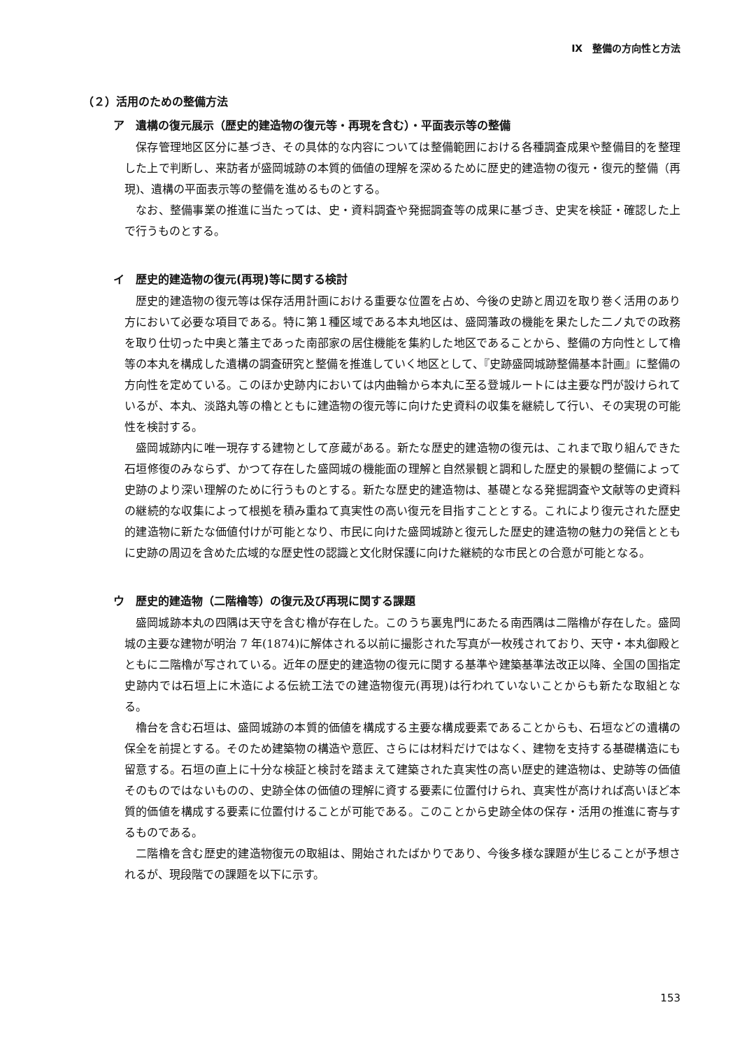Ⅸ　整備の方向性と方法
（２）活用のための整備方法
ア　遺構の復元展示（歴史的建造物の復元等・再現を含む）・平面表示等の整備
保存管理地区区分に基づき、その具体的な内容については整備範囲における各種調査成果や整備目的を整理した上で判断し、来訪者が盛岡城跡の本質的価値の理解を深めるために歴史的建造物の復元・復元的整備（再現)、遺構の平面表示等の整備を進めるものとする。
なお、整備事業の推進に当たっては、史・資料調査や発掘調査等の成果に基づき、史実を検証・確認した上で行うものとする。
イ　歴史的建造物の復元(再現)等に関する検討
歴史的建造物の復元等は保存活用計画における重要な位置を占め、今後の史跡と周辺を取り巻く活用のあり方において必要な項目である。特に第１種区域である本丸地区は、盛岡藩政の機能を果たした二ノ丸での政務を取り仕切った中奥と藩主であった南部家の居住機能を集約した地区であることから、整備の方向性として櫓等の本丸を構成した遺構の調査研究と整備を推進していく地区として、『史跡盛岡城跡整備基本計画』に整備の方向性を定めている。このほか史跡内においては内曲輪から本丸に至る登城ルートには主要な門が設けられているが、本丸、淡路丸等の櫓とともに建造物の復元等に向けた史資料の収集を継続して行い、その実現の可能性を検討する。
盛岡城跡内に唯一現存する建物として彦蔵がある。新たな歴史的建造物の復元は、これまで取り組んできた石垣修復のみならず、かつて存在した盛岡城の機能面の理解と自然景観と調和した歴史的景観の整備によって史跡のより深い理解のために行うものとする。新たな歴史的建造物は、基礎となる発掘調査や文献等の史資料の継続的な収集によって根拠を積み重ねて真実性の高い復元を目指すこととする。これにより復元された歴史的建造物に新たな価値付けが可能となり、市民に向けた盛岡城跡と復元した歴史的建造物の魅力の発信とともに史跡の周辺を含めた広域的な歴史性の認識と文化財保護に向けた継続的な市民との合意が可能となる。
ウ　歴史的建造物（二階櫓等）の復元及び再現に関する課題
盛岡城跡本丸の四隅は天守を含む櫓が存在した。このうち裏鬼門にあたる南西隅は二階櫓が存在した。盛岡城の主要な建物が明治 7 年(1874)に解体される以前に撮影された写真が一枚残されており、天守・本丸御殿とともに二階櫓が写されている。近年の歴史的建造物の復元に関する基準や建築基準法改正以降、全国の国指定史跡内では石垣上に木造による伝統工法での建造物復元(再現)は行われていないことからも新たな取組となる。
櫓台を含む石垣は、盛岡城跡の本質的価値を構成する主要な構成要素であることからも、石垣などの遺構の保全を前提とする。そのため建築物の構造や意匠、さらには材料だけではなく、建物を支持する基礎構造にも留意する。石垣の直上に十分な検証と検討を踏まえて建築された真実性の高い歴史的建造物は、史跡等の価値そのものではないものの、史跡全体の価値の理解に資する要素に位置付けられ、真実性が高ければ高いほど本質的価値を構成する要素に位置付けることが可能である。このことから史跡全体の保存・活用の推進に寄与するものである。
二階櫓を含む歴史的建造物復元の取組は、開始されたばかりであり、今後多様な課題が生じることが予想されるが、現段階での課題を以下に示す。
153